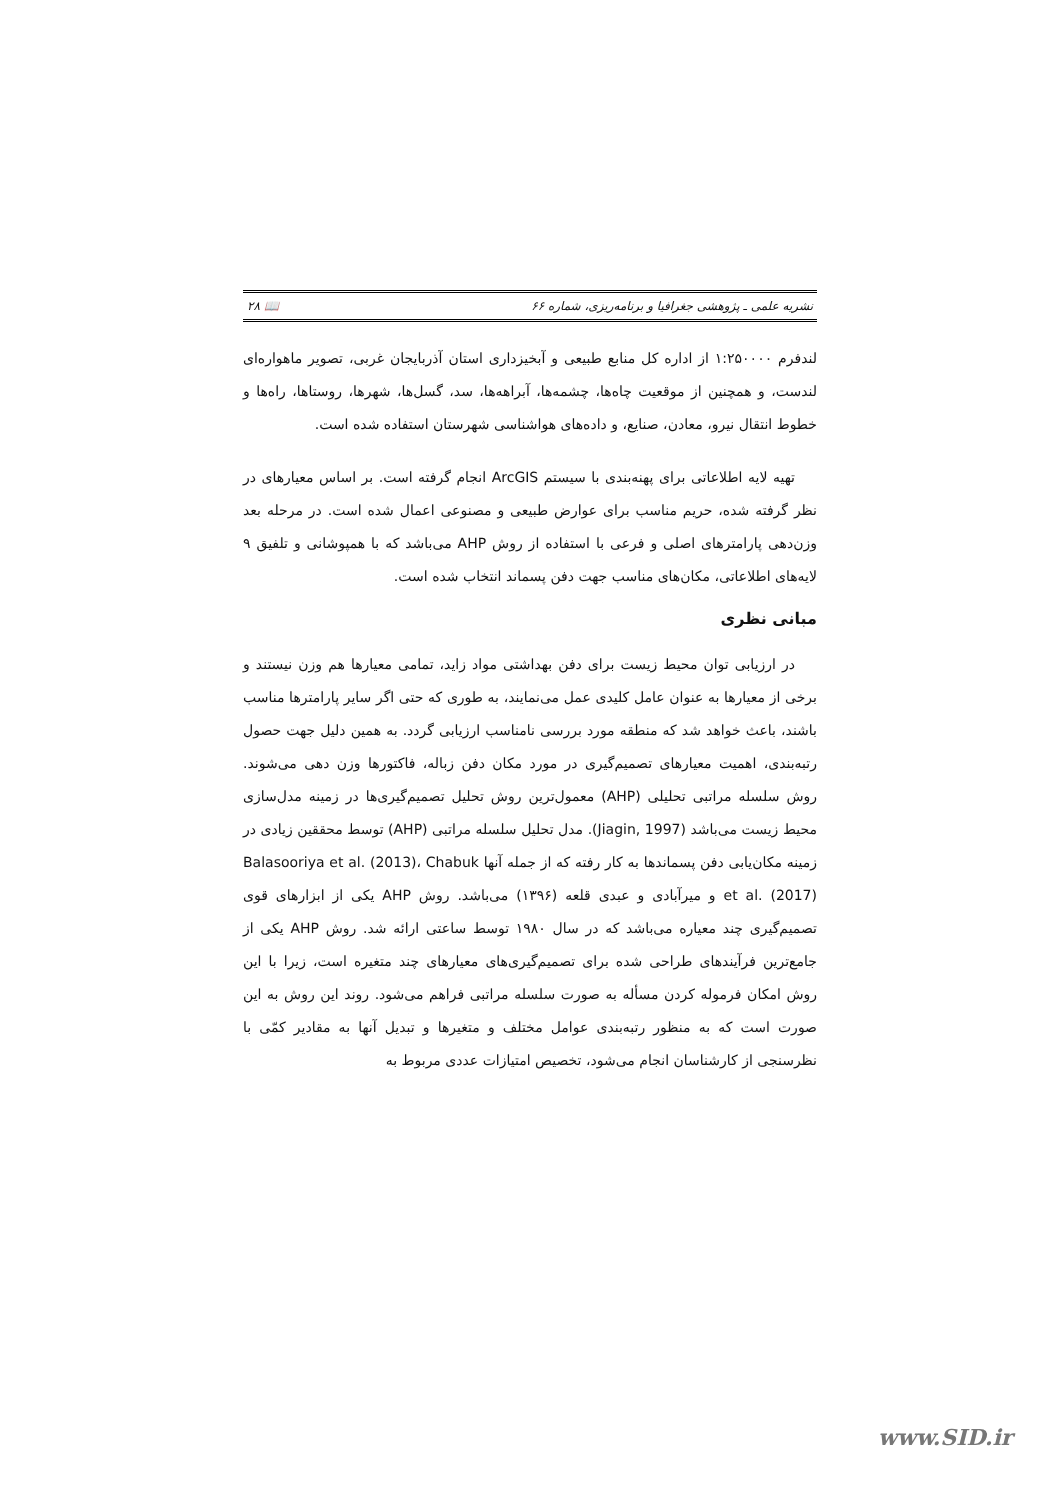نشریه علمی ـ پژوهشی جغرافیا و برنامه‌ریزی، شماره ۶۶ 📖 ۲۸
لندفرم ۱:۲۵۰۰۰۰ از اداره کل منابع طبیعی و آبخیزداری استان آذربایجان غربی، تصویر ماهواره‌ای لندست، و همچنین از موقعیت چاه‌ها، چشمه‌ها، آبراهه‌ها، سد، گسل‌ها، شهرها، روستاها، راه‌ها و خطوط انتقال نیرو، معادن، صنایع، و داده‌های هواشناسی شهرستان استفاده شده است.
تهیه لایه اطلاعاتی برای پهنه‌بندی با سیستم ArcGIS انجام گرفته است. بر اساس معیارهای در نظر گرفته شده، حریم مناسب برای عوارض طبیعی و مصنوعی اعمال شده است. در مرحله بعد وزن‌دهی پارامترهای اصلی و فرعی با استفاده از روش AHP می‌باشد که با همپوشانی و تلفیق ۹ لایه‌های اطلاعاتی، مکان‌های مناسب جهت دفن پسماند انتخاب شده است.
مبانی نظری
در ارزیابی توان محیط زیست برای دفن بهداشتی مواد زاید، تمامی معیارها هم وزن نیستند و برخی از معیارها به عنوان عامل کلیدی عمل می‌نمایند، به طوری که حتی اگر سایر پارامترها مناسب باشند، باعث خواهد شد که منطقه مورد بررسی نامناسب ارزیابی گردد. به همین دلیل جهت حصول رتبه‌بندی، اهمیت معیارهای تصمیم‌گیری در مورد مکان دفن زباله، فاکتورها وزن دهی می‌شوند. روش سلسله مراتبی تحلیلی (AHP) معمول‌ترین روش تحلیل تصمیم‌گیری‌ها در زمینه مدل‌سازی محیط زیست می‌باشد (Jiagin, 1997). مدل تحلیل سلسله مراتبی (AHP) توسط محققین زیادی در زمینه مکان‌یابی دفن پسماندها به کار رفته که از جمله آنها Balasooriya et al. (2013)، Chabuk et al. (2017) و میرآبادی و عبدی قلعه (۱۳۹۶) می‌باشد. روش AHP یکی از ابزارهای قوی تصمیم‌گیری چند معیاره می‌باشد که در سال ۱۹۸۰ توسط ساعتی ارائه شد. روش AHP یکی از جامع‌ترین فرآیندهای طراحی شده برای تصمیم‌گیری‌های معیارهای چند متغیره است، زیرا با این روش امکان فرموله کردن مسأله به صورت سلسله مراتبی فراهم می‌شود. روند این روش به این صورت است که به منظور رتبه‌بندی عوامل مختلف و متغیرها و تبدیل آنها به مقادیر کمّی با نظرسنجی از کارشناسان انجام می‌شود، تخصیص امتیازات عددی مربوط به
www.SID.ir